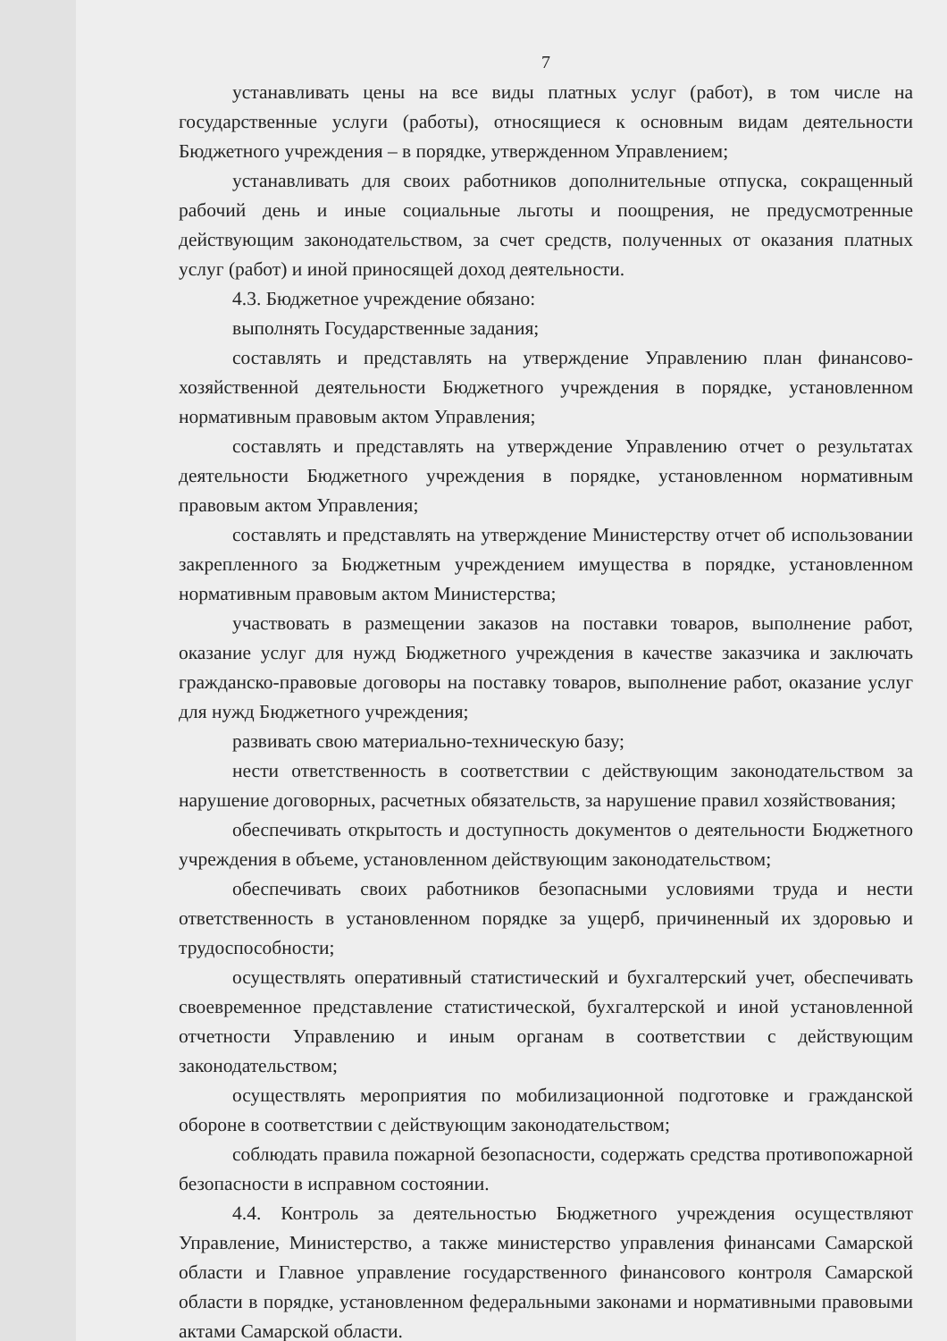7
устанавливать цены на все виды платных услуг (работ), в том числе на государственные услуги (работы), относящиеся к основным видам деятельности Бюджетного учреждения – в порядке, утвержденном Управлением;
устанавливать для своих работников дополнительные отпуска, сокращенный рабочий день и иные социальные льготы и поощрения, не предусмотренные действующим законодательством, за счет средств, полученных от оказания платных услуг (работ) и иной приносящей доход деятельности.
4.3. Бюджетное учреждение обязано:
выполнять Государственные задания;
составлять и представлять на утверждение Управлению план финансово-хозяйственной деятельности Бюджетного учреждения в порядке, установленном нормативным правовым актом Управления;
составлять и представлять на утверждение Управлению отчет о результатах деятельности Бюджетного учреждения в порядке, установленном нормативным правовым актом Управления;
составлять и представлять на утверждение Министерству отчет об использовании закрепленного за Бюджетным учреждением имущества в порядке, установленном нормативным правовым актом Министерства;
участвовать в размещении заказов на поставки товаров, выполнение работ, оказание услуг для нужд Бюджетного учреждения в качестве заказчика и заключать гражданско-правовые договоры на поставку товаров, выполнение работ, оказание услуг для нужд Бюджетного учреждения;
развивать свою материально-техническую базу;
нести ответственность в соответствии с действующим законодательством за нарушение договорных, расчетных обязательств, за нарушение правил хозяйствования;
обеспечивать открытость и доступность документов о деятельности Бюджетного учреждения в объеме, установленном действующим законодательством;
обеспечивать своих работников безопасными условиями труда и нести ответственность в установленном порядке за ущерб, причиненный их здоровью и трудоспособности;
осуществлять оперативный статистический и бухгалтерский учет, обеспечивать своевременное представление статистической, бухгалтерской и иной установленной отчетности Управлению и иным органам в соответствии с действующим законодательством;
осуществлять мероприятия по мобилизационной подготовке и гражданской обороне в соответствии с действующим законодательством;
соблюдать правила пожарной безопасности, содержать средства противопожарной безопасности в исправном состоянии.
4.4. Контроль за деятельностью Бюджетного учреждения осуществляют Управление, Министерство, а также министерство управления финансами Самарской области и Главное управление государственного финансового контроля Самарской области в порядке, установленном федеральными законами и нормативными правовыми актами Самарской области.